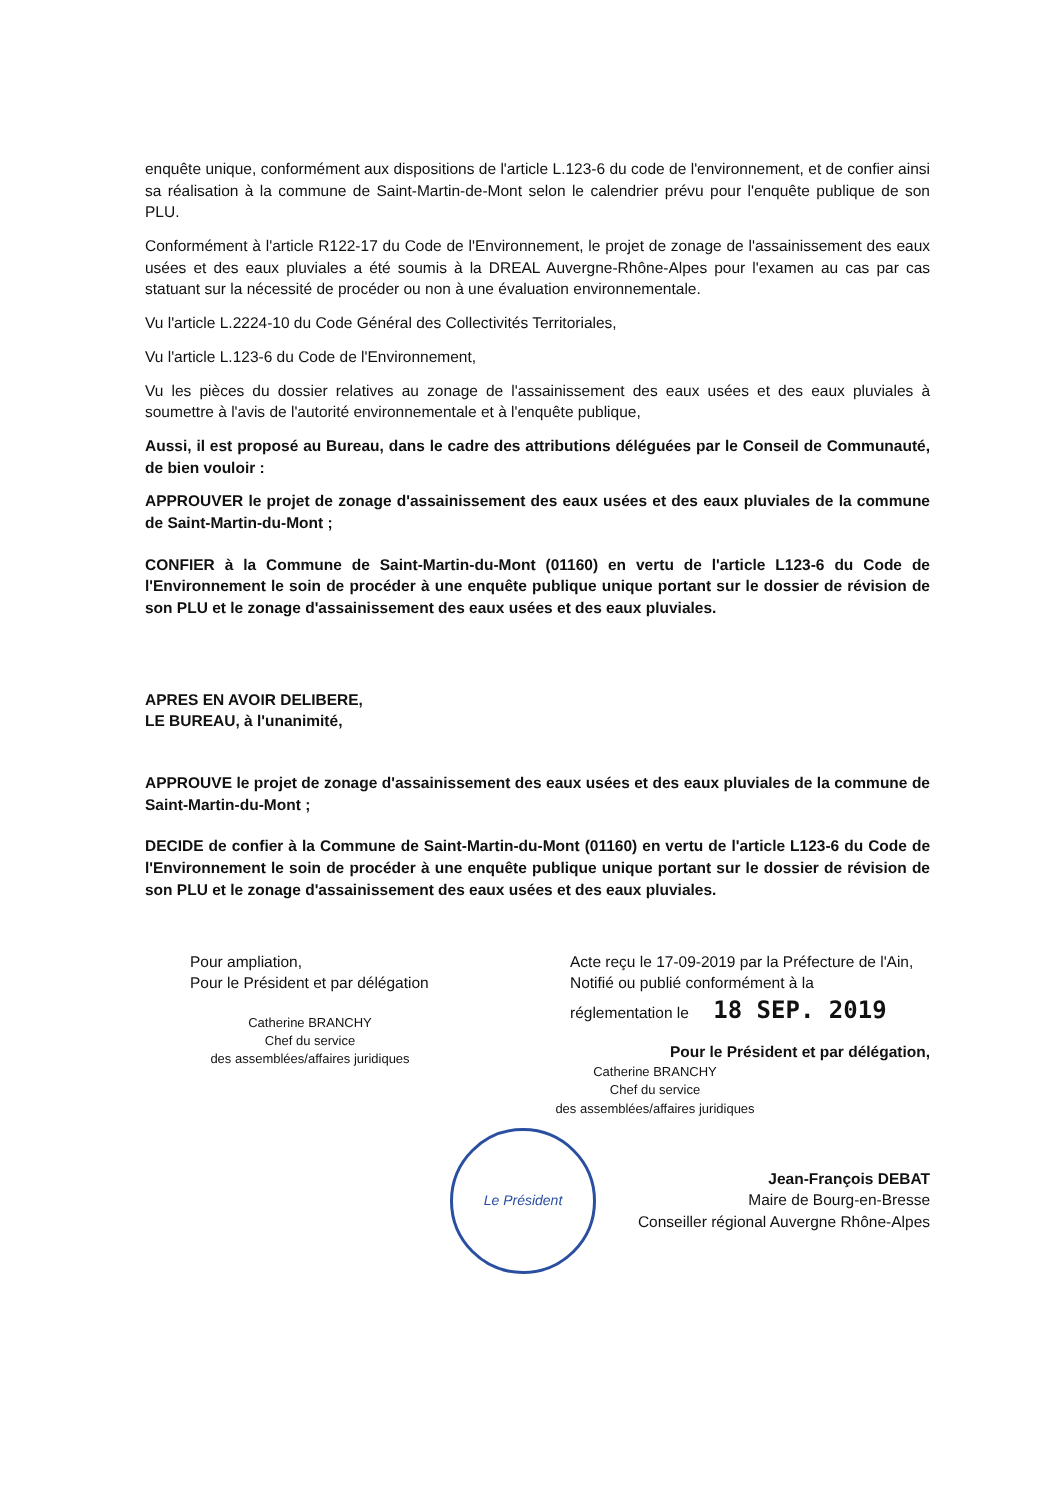enquête unique, conformément aux dispositions de l'article L.123-6 du code de l'environnement, et de confier ainsi sa réalisation à la commune de Saint-Martin-de-Mont selon le calendrier prévu pour l'enquête publique de son PLU.
Conformément à l'article R122-17 du Code de l'Environnement, le projet de zonage de l'assainissement des eaux usées et des eaux pluviales a été soumis à la DREAL Auvergne-Rhône-Alpes pour l'examen au cas par cas statuant sur la nécessité de procéder ou non à une évaluation environnementale.
Vu l'article L.2224-10 du Code Général des Collectivités Territoriales,
Vu l'article L.123-6 du Code de l'Environnement,
Vu les pièces du dossier relatives au zonage de l'assainissement des eaux usées et des eaux pluviales à soumettre à l'avis de l'autorité environnementale et à l'enquête publique,
Aussi, il est proposé au Bureau, dans le cadre des attributions déléguées par le Conseil de Communauté, de bien vouloir :
APPROUVER le projet de zonage d'assainissement des eaux usées et des eaux pluviales de la commune de Saint-Martin-du-Mont ;
CONFIER à la Commune de Saint-Martin-du-Mont (01160) en vertu de l'article L123-6 du Code de l'Environnement le soin de procéder à une enquête publique unique portant sur le dossier de révision de son PLU et le zonage d'assainissement des eaux usées et des eaux pluviales.
APRES EN AVOIR DELIBERE,
LE BUREAU, à l'unanimité,
APPROUVE le projet de zonage d'assainissement des eaux usées et des eaux pluviales de la commune de Saint-Martin-du-Mont ;
DECIDE de confier à la Commune de Saint-Martin-du-Mont (01160) en vertu de l'article L123-6 du Code de l'Environnement le soin de procéder à une enquête publique unique portant sur le dossier de révision de son PLU et le zonage d'assainissement des eaux usées et des eaux pluviales.
Pour ampliation,
Pour le Président et par délégation
Catherine BRANCHY
Chef du service
des assemblées/affaires juridiques
Acte reçu le 17-09-2019 par la Préfecture de l'Ain,
Notifié ou publié conformément à la
réglementation le 18 SEP. 2019
Pour le Président et par délégation,
Catherine BRANCHY
Chef du service
des assemblées/affaires juridiques
Le Président
Jean-François DEBAT
Maire de Bourg-en-Bresse
Conseiller régional Auvergne Rhône-Alpes